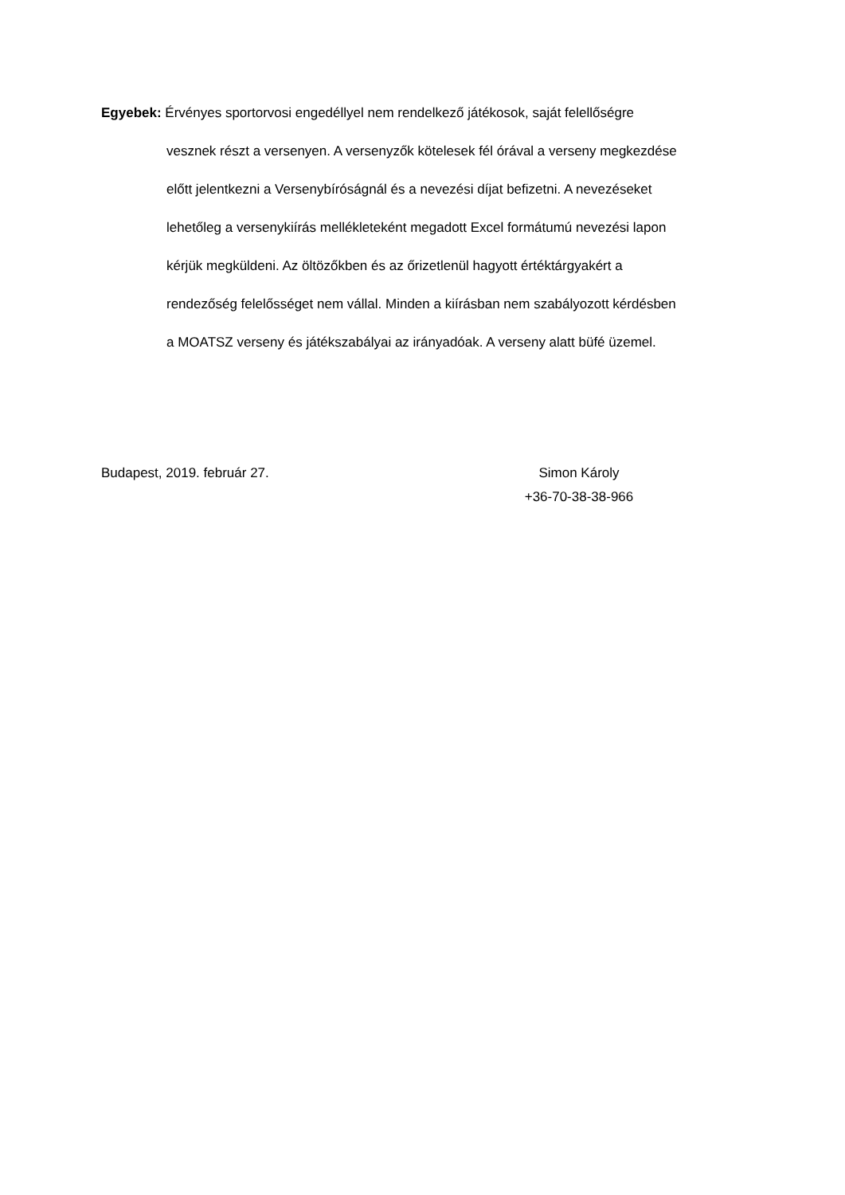Egyebek: Érvényes sportorvosi engedéllyel nem rendelkező játékosok, saját felellőségre
vesznek részt a versenyen. A versenyzők kötelesek fél órával a verseny megkezdése
előtt jelentkezni a Versenybíróságnál és a nevezési díjat befizetni. A nevezéseket
lehetőleg a versenykiírás mellékleteként megadott Excel formátumú nevezési lapon
kérjük megküldeni. Az öltözőkben és az őrizetlenül hagyott értéktárgyakért a
rendezőség felelősséget nem vállal. Minden a kiírásban nem szabályozott kérdésben
a MOATSZ verseny és játékszabályai az irányadóak. A verseny alatt büfé üzemel.
Budapest, 2019. február 27. Simon Károly
+36-70-38-38-966